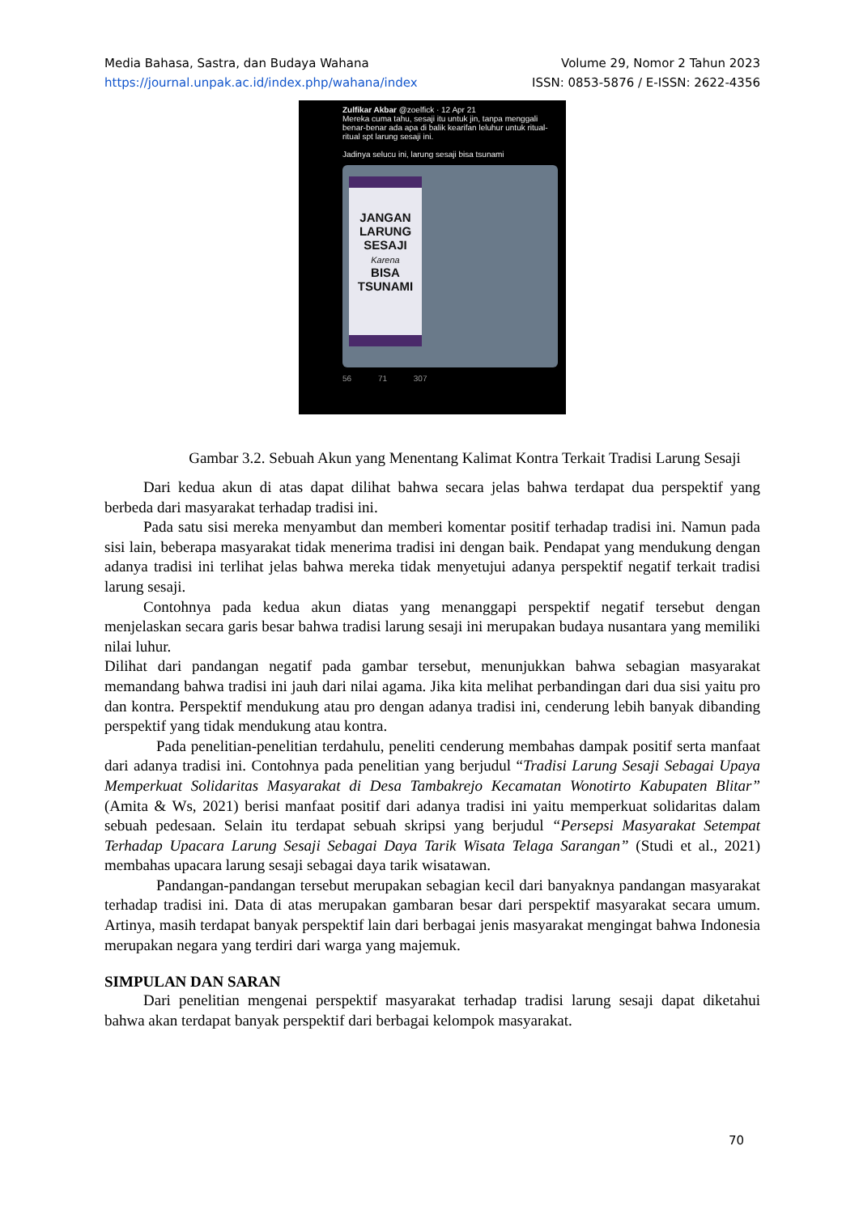Media Bahasa, Sastra, dan Budaya Wahana
https://journal.unpak.ac.id/index.php/wahana/index
Volume 29, Nomor 2 Tahun 2023
ISSN: 0853-5876 / E-ISSN: 2622-4356
Zulfikar Akbar @zoelfick · 12 Apr 21
Mereka cuma tahu, sesaji itu untuk jin, tanpa menggali benar-benar ada apa di balik kearifan leluhur untuk ritual-ritual spt larung sesaji ini.
Jadinya selucu ini, larung sesaji bisa tsunami
JANGAN LARUNG SESAJI
Karena
BISA TSUNAMI
56 71 307
Gambar 3.2. Sebuah Akun yang Menentang Kalimat Kontra Terkait Tradisi Larung Sesaji
Dari kedua akun di atas dapat dilihat bahwa secara jelas bahwa terdapat dua perspektif yang berbeda dari masyarakat terhadap tradisi ini.
Pada satu sisi mereka menyambut dan memberi komentar positif terhadap tradisi ini. Namun pada sisi lain, beberapa masyarakat tidak menerima tradisi ini dengan baik. Pendapat yang mendukung dengan adanya tradisi ini terlihat jelas bahwa mereka tidak menyetujui adanya perspektif negatif terkait tradisi larung sesaji.
Contohnya pada kedua akun diatas yang menanggapi perspektif negatif tersebut dengan menjelaskan secara garis besar bahwa tradisi larung sesaji ini merupakan budaya nusantara yang memiliki nilai luhur.
Dilihat dari pandangan negatif pada gambar tersebut, menunjukkan bahwa sebagian masyarakat memandang bahwa tradisi ini jauh dari nilai agama. Jika kita melihat perbandingan dari dua sisi yaitu pro dan kontra. Perspektif mendukung atau pro dengan adanya tradisi ini, cenderung lebih banyak dibanding perspektif yang tidak mendukung atau kontra.
Pada penelitian-penelitian terdahulu, peneliti cenderung membahas dampak positif serta manfaat dari adanya tradisi ini. Contohnya pada penelitian yang berjudul “Tradisi Larung Sesaji Sebagai Upaya Memperkuat Solidaritas Masyarakat di Desa Tambakrejo Kecamatan Wonotirto Kabupaten Blitar” (Amita & Ws, 2021) berisi manfaat positif dari adanya tradisi ini yaitu memperkuat solidaritas dalam sebuah pedesaan. Selain itu terdapat sebuah skripsi yang berjudul “Persepsi Masyarakat Setempat Terhadap Upacara Larung Sesaji Sebagai Daya Tarik Wisata Telaga Sarangan” (Studi et al., 2021) membahas upacara larung sesaji sebagai daya tarik wisatawan.
Pandangan-pandangan tersebut merupakan sebagian kecil dari banyaknya pandangan masyarakat terhadap tradisi ini. Data di atas merupakan gambaran besar dari perspektif masyarakat secara umum. Artinya, masih terdapat banyak perspektif lain dari berbagai jenis masyarakat mengingat bahwa Indonesia merupakan negara yang terdiri dari warga yang majemuk.
SIMPULAN DAN SARAN
Dari penelitian mengenai perspektif masyarakat terhadap tradisi larung sesaji dapat diketahui bahwa akan terdapat banyak perspektif dari berbagai kelompok masyarakat.
70